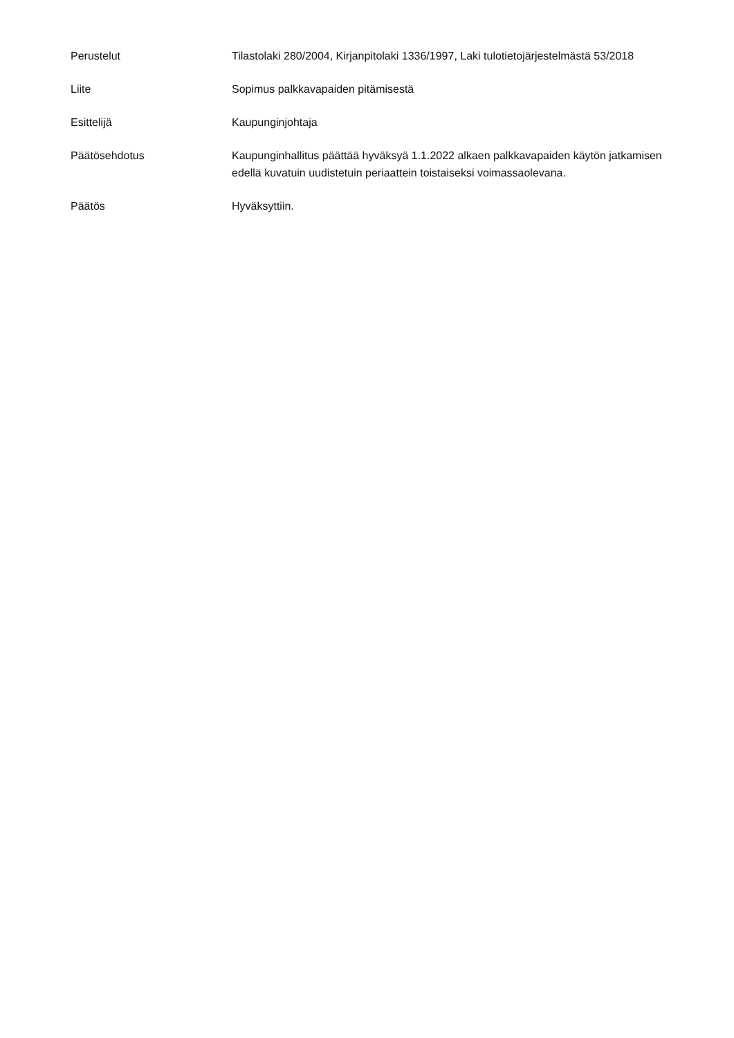Perustelut Tilastolaki 280/2004, Kirjanpitolaki 1336/1997, Laki tulotietojärjestelmästä 53/2018
Liite Sopimus palkkavapaiden pitämisestä
Esittelijä Kaupunginjohtaja
Päätösehdotus Kaupunginhallitus päättää hyväksyä 1.1.2022 alkaen palkkavapaiden käytön jatkamisen edellä kuvatuin uudistetuin periaattein toistaiseksi voimassaolevana.
Päätös Hyväksyttiin.